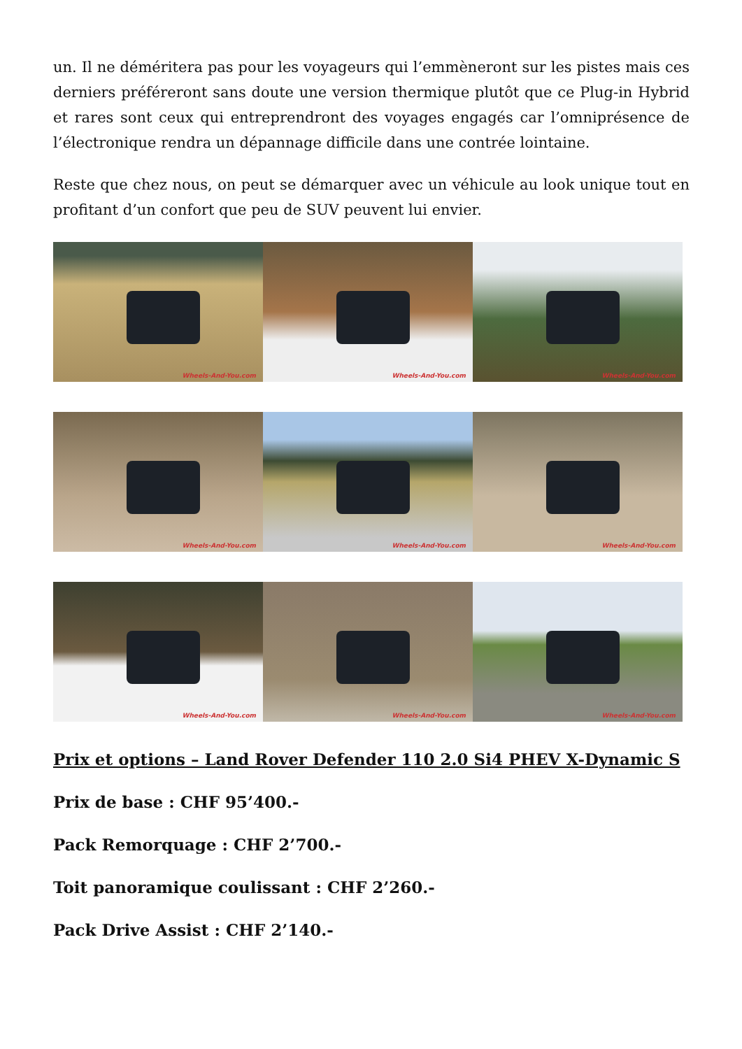un. Il ne déméritera pas pour les voyageurs qui l’emmèneront sur les pistes mais ces derniers préféreront sans doute une version thermique plutôt que ce Plug-in Hybrid et rares sont ceux qui entreprendront des voyages engagés car l’omniprésence de l’électronique rendra un dépannage difficile dans une contrée lointaine.
Reste que chez nous, on peut se démarquer avec un véhicule au look unique tout en profitant d’un confort que peu de SUV peuvent lui envier.
Wheels-And-You.com
Wheels-And-You.com
Wheels-And-You.com
Wheels-And-You.com
Wheels-And-You.com
Wheels-And-You.com
Wheels-And-You.com
Wheels-And-You.com
Wheels-And-You.com
Prix et options – Land Rover Defender 110 2.0 Si4 PHEV X-Dynamic S
Prix de base : CHF 95’400.-
Pack Remorquage : CHF 2’700.-
Toit panoramique coulissant : CHF 2’260.-
Pack Drive Assist : CHF 2’140.-